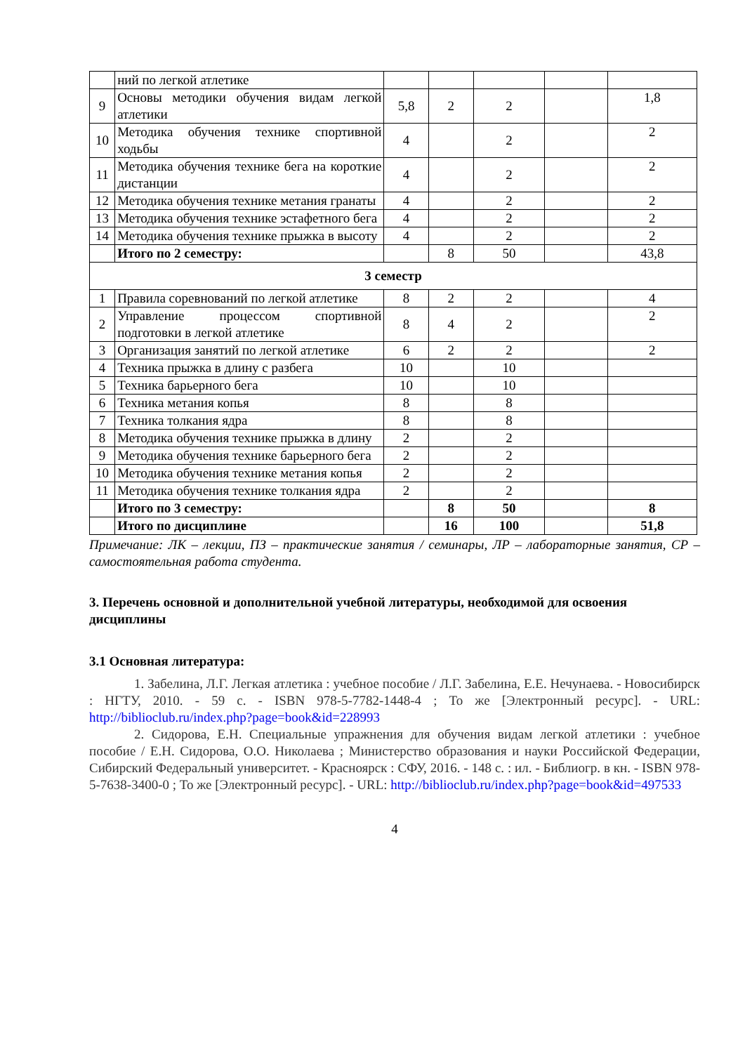| | ний по легкой атлетике | | | | | |
| 9 | Основы методики обучения видам легкой атлетики | 5,8 | 2 | 2 | | 1,8 |
| 10 | Методика обучения технике спортивной ходьбы | 4 | | 2 | | 2 |
| 11 | Методика обучения технике бега на короткие дистанции | 4 | | 2 | | 2 |
| 12 | Методика обучения технике метания гранаты | 4 | | 2 | | 2 |
| 13 | Методика обучения технике эстафетного бега | 4 | | 2 | | 2 |
| 14 | Методика обучения технике прыжка в высоту | 4 | | 2 | | 2 |
| | Итого по 2 семестру: | | 8 | 50 | | 43,8 |
| 3 семестр | | | | | | |
| 1 | Правила соревнований по легкой атлетике | 8 | 2 | 2 | | 4 |
| 2 | Управление процессом спортивной подготовки в легкой атлетике | 8 | 4 | 2 | | 2 |
| 3 | Организация занятий по легкой атлетике | 6 | 2 | 2 | | 2 |
| 4 | Техника прыжка в длину с разбега | 10 | | 10 | | |
| 5 | Техника барьерного бега | 10 | | 10 | | |
| 6 | Техника метания копья | 8 | | 8 | | |
| 7 | Техника толкания ядра | 8 | | 8 | | |
| 8 | Методика обучения технике прыжка в длину | 2 | | 2 | | |
| 9 | Методика обучения технике барьерного бега | 2 | | 2 | | |
| 10 | Методика обучения технике метания копья | 2 | | 2 | | |
| 11 | Методика обучения технике толкания ядра | 2 | | 2 | | |
| | Итого по 3 семестру: | | 8 | 50 | | 8 |
| | Итого по дисциплине | | 16 | 100 | | 51,8 |
Примечание: ЛК – лекции, ПЗ – практические занятия / семинары, ЛР – лабораторные занятия, СР – самостоятельная работа студента.
3. Перечень основной и дополнительной учебной литературы, необходимой для освоения дисциплины
3.1 Основная литература:
1. Забелина, Л.Г. Легкая атлетика : учебное пособие / Л.Г. Забелина, Е.Е. Нечунаева. - Новосибирск : НГТУ, 2010. - 59 с. - ISBN 978-5-7782-1448-4 ; То же [Электронный ресурс]. - URL: http://biblioclub.ru/index.php?page=book&id=228993
2. Сидорова, Е.Н. Специальные упражнения для обучения видам легкой атлетики : учебное пособие / Е.Н. Сидорова, О.О. Николаева ; Министерство образования и науки Российской Федерации, Сибирский Федеральный университет. - Красноярск : СФУ, 2016. - 148 с. : ил. - Библиогр. в кн. - ISBN 978-5-7638-3400-0 ; То же [Электронный ресурс]. - URL: http://biblioclub.ru/index.php?page=book&id=497533
4